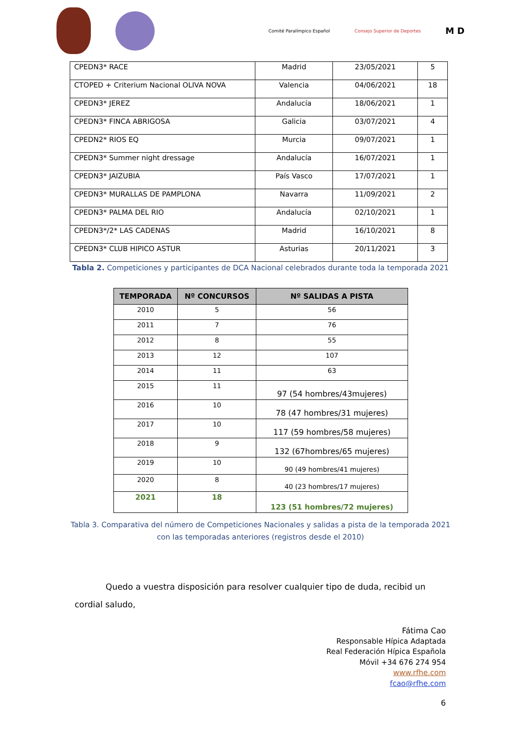Comité Paralímpico Español Consejo Superior de Deportes M D
| CPEDN3* RACE | Madrid | 23/05/2021 | 5 |
| CTOPED + Criterium Nacional OLIVA NOVA | Valencia | 04/06/2021 | 18 |
| CPEDN3* JEREZ | Andalucía | 18/06/2021 | 1 |
| CPEDN3* FINCA ABRIGOSA | Galicia | 03/07/2021 | 4 |
| CPEDN2* RIOS EQ | Murcia | 09/07/2021 | 1 |
| CPEDN3* Summer night dressage | Andalucía | 16/07/2021 | 1 |
| CPEDN3* JAIZUBIA | País Vasco | 17/07/2021 | 1 |
| CPEDN3* MURALLAS DE PAMPLONA | Navarra | 11/09/2021 | 2 |
| CPEDN3* PALMA DEL RIO | Andalucía | 02/10/2021 | 1 |
| CPEDN3*/2* LAS CADENAS | Madrid | 16/10/2021 | 8 |
| CPEDN3* CLUB HIPICO ASTUR | Asturias | 20/11/2021 | 3 |
Tabla 2. Competiciones y participantes de DCA Nacional celebrados durante toda la temporada 2021
| TEMPORADA | Nº CONCURSOS | Nº SALIDAS A PISTA |
| --- | --- | --- |
| 2010 | 5 | 56 |
| 2011 | 7 | 76 |
| 2012 | 8 | 55 |
| 2013 | 12 | 107 |
| 2014 | 11 | 63 |
| 2015 | 11 | 97 (54 hombres/43mujeres) |
| 2016 | 10 | 78 (47 hombres/31 mujeres) |
| 2017 | 10 | 117 (59 hombres/58 mujeres) |
| 2018 | 9 | 132 (67hombres/65 mujeres) |
| 2019 | 10 | 90 (49 hombres/41 mujeres) |
| 2020 | 8 | 40 (23 hombres/17 mujeres) |
| 2021 | 18 | 123 (51 hombres/72 mujeres) |
Tabla 3. Comparativa del número de Competiciones Nacionales y salidas a pista de la temporada 2021
con las temporadas anteriores (registros desde el 2010)
Quedo a vuestra disposición para resolver cualquier tipo de duda, recibid un cordial saludo,
Fátima Cao
Responsable Hípica Adaptada
Real Federación Hípica Española
Móvil +34 676 274 954
www.rfhe.com
fcao@rfhe.com
6